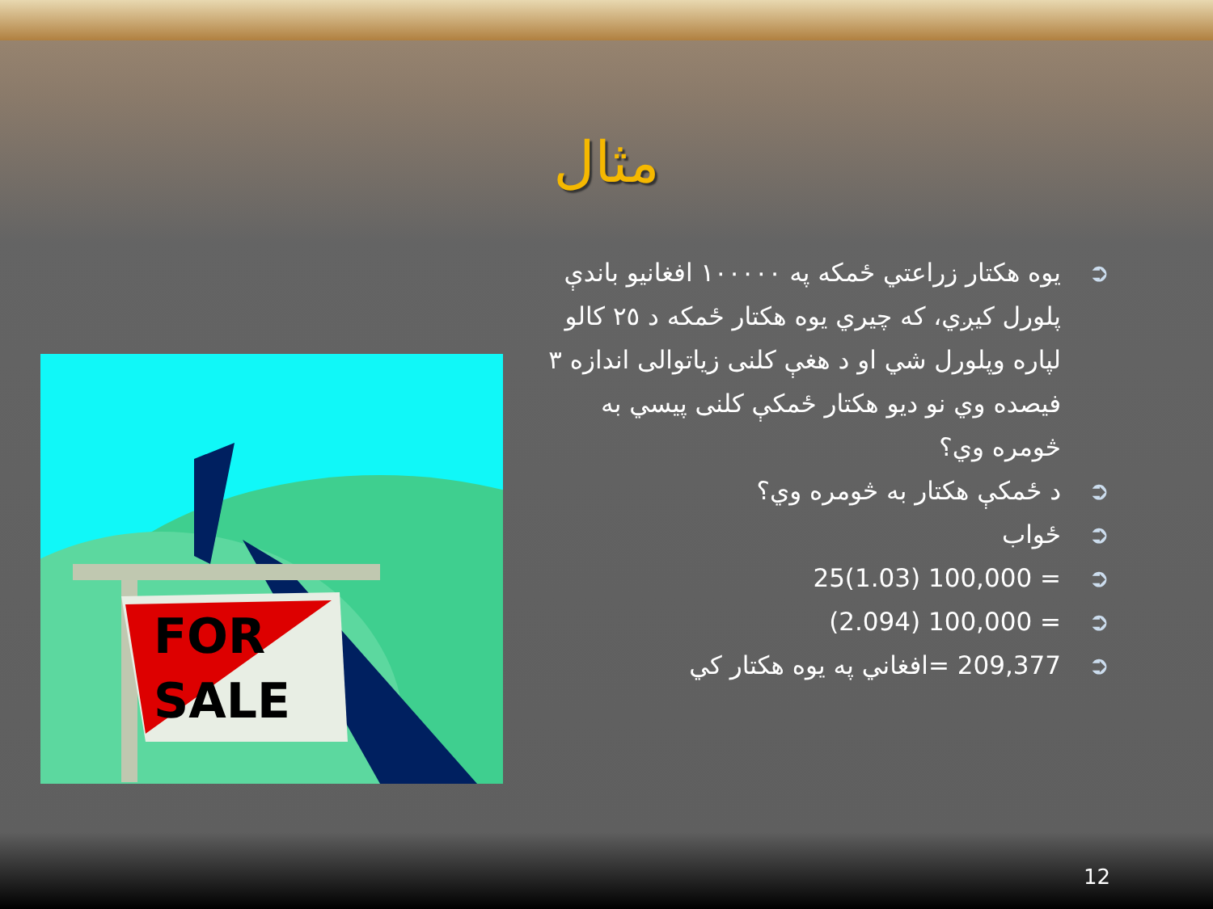مثال
➲ يوه هكتار زراعتي ځمكه په ١٠٠٠٠٠ افغانيو باندې پلورل كيږي، كه چيري يوه هكتار ځمكه د ٢٥ كالو لپاره وپلورل شي او د هغې كلنى زياتوالى اندازه ٣ فيصده وي نو ديو هكتار ځمكې كلنى پيسي به څومره وي؟
➲ د ځمكې هكتار به څومره وي؟
➲ ځواب
➲ = 100,000 (1.03)25
➲ = 100,000 (2.094)
➲ 209,377 =افغاني په يوه هكتار كي
FOR
SALE
12